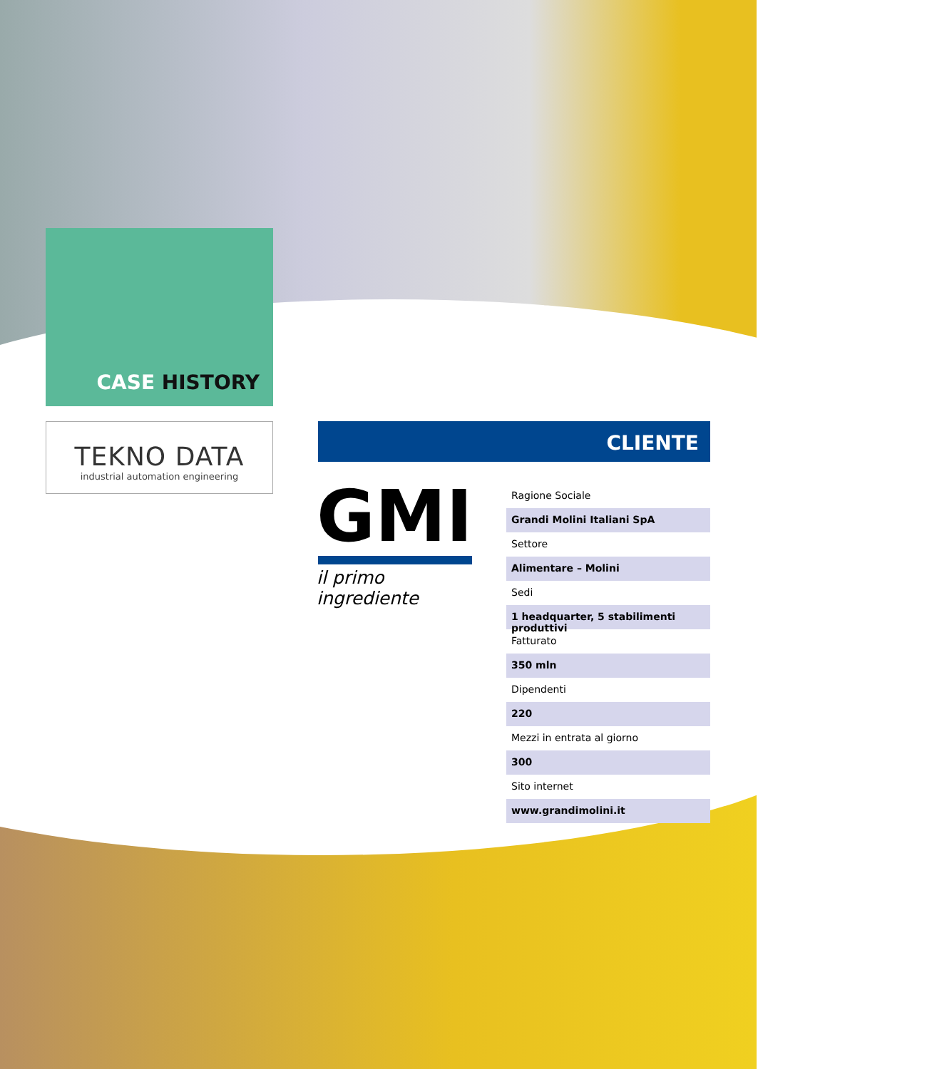CASE HISTORY
TEKNO DATA
industrial automation engineering
CLIENTE
GMI
il primo ingrediente
Ragione Sociale
Grandi Molini Italiani SpA
Settore
Alimentare – Molini
Sedi
1 headquarter, 5 stabilimenti produttivi
Fatturato
350 mln
Dipendenti
220
Mezzi in entrata al giorno
300
Sito internet
www.grandimolini.it